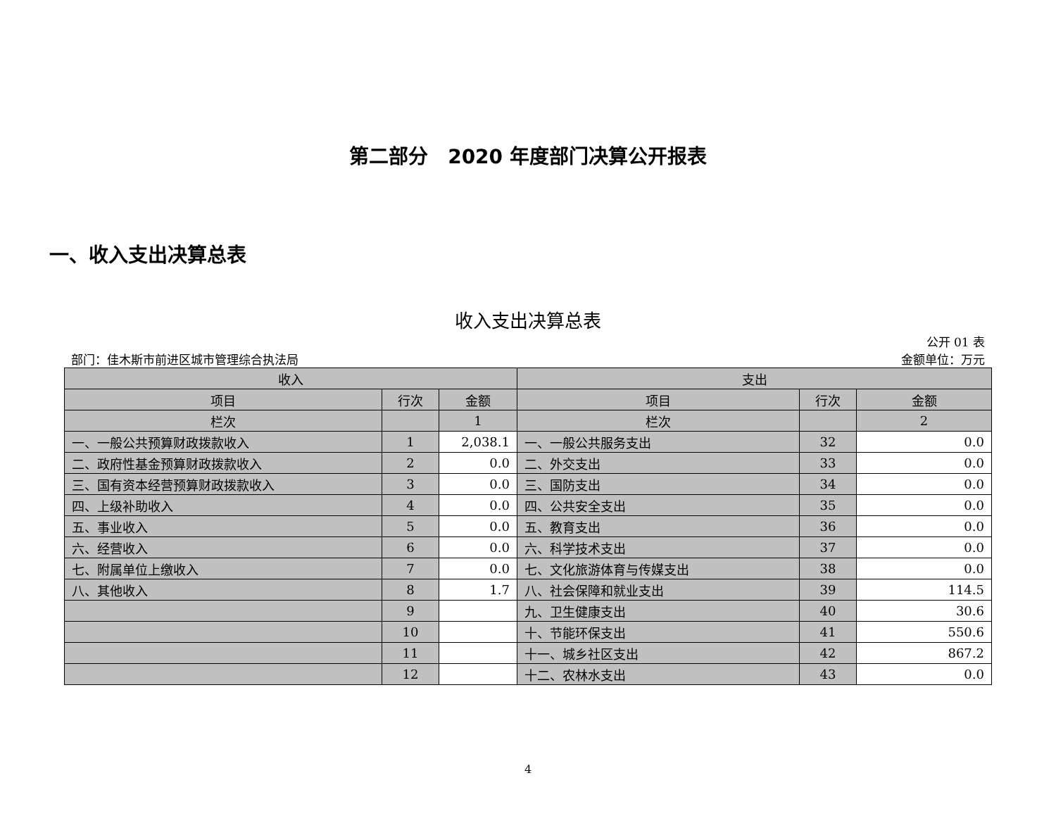第二部分　2020 年度部门决算公开报表
一、收入支出决算总表
收入支出决算总表
部门：佳木斯市前进区城市管理综合执法局 公开 01 表
金额单位：万元
| 收入 | | | 支出 | | |
| --- | --- | --- | --- | --- | --- |
| 项目 | 行次 | 金额 | 项目 | 行次 | 金额 |
| 栏次 | | 1 | 栏次 | | 2 |
| 一、一般公共预算财政拨款收入 | 1 | 2,038.1 | 一、一般公共服务支出 | 32 | 0.0 |
| 二、政府性基金预算财政拨款收入 | 2 | 0.0 | 二、外交支出 | 33 | 0.0 |
| 三、国有资本经营预算财政拨款收入 | 3 | 0.0 | 三、国防支出 | 34 | 0.0 |
| 四、上级补助收入 | 4 | 0.0 | 四、公共安全支出 | 35 | 0.0 |
| 五、事业收入 | 5 | 0.0 | 五、教育支出 | 36 | 0.0 |
| 六、经营收入 | 6 | 0.0 | 六、科学技术支出 | 37 | 0.0 |
| 七、附属单位上缴收入 | 7 | 0.0 | 七、文化旅游体育与传媒支出 | 38 | 0.0 |
| 八、其他收入 | 8 | 1.7 | 八、社会保障和就业支出 | 39 | 114.5 |
| | 9 | | 九、卫生健康支出 | 40 | 30.6 |
| | 10 | | 十、节能环保支出 | 41 | 550.6 |
| | 11 | | 十一、城乡社区支出 | 42 | 867.2 |
| | 12 | | 十二、农林水支出 | 43 | 0.0 |
4